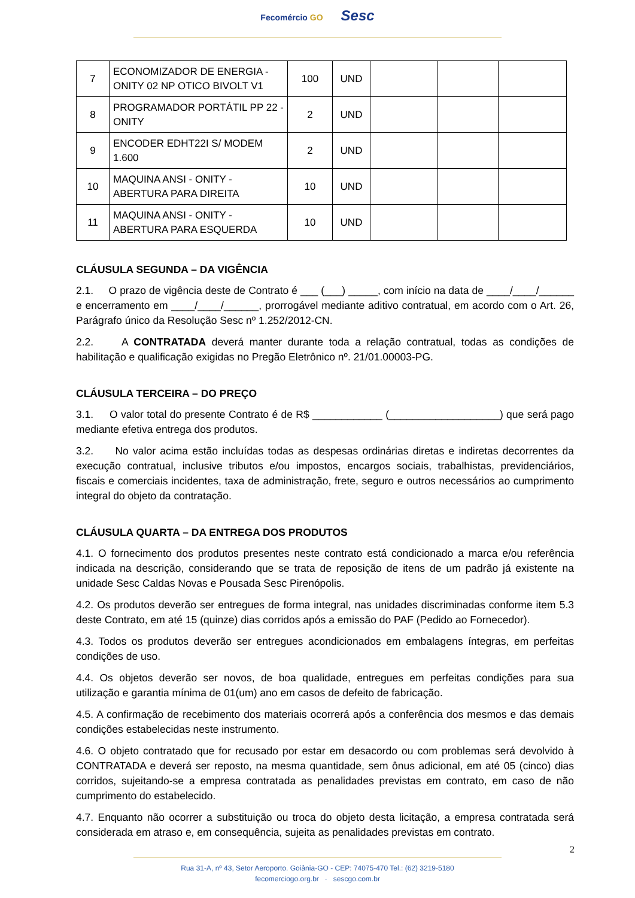Fecomércio GO Sesc
| 7 | ECONOMIZADOR DE ENERGIA - ONITY 02 NP OTICO BIVOLT V1 | 100 | UND | | | |
| 8 | PROGRAMADOR PORTÁTIL PP 22 - ONITY | 2 | UND | | | |
| 9 | ENCODER EDHT22I S/ MODEM 1.600 | 2 | UND | | | |
| 10 | MAQUINA ANSI - ONITY - ABERTURA PARA DIREITA | 10 | UND | | | |
| 11 | MAQUINA ANSI - ONITY - ABERTURA PARA ESQUERDA | 10 | UND | | | |
CLÁUSULA SEGUNDA – DA VIGÊNCIA
2.1. O prazo de vigência deste de Contrato é ___ (___) _____, com início na data de ____/____/______ e encerramento em ____/____/______, prorrogável mediante aditivo contratual, em acordo com o Art. 26, Parágrafo único da Resolução Sesc nº 1.252/2012-CN.
2.2. A CONTRATADA deverá manter durante toda a relação contratual, todas as condições de habilitação e qualificação exigidas no Pregão Eletrônico nº. 21/01.00003-PG.
CLÁUSULA TERCEIRA – DO PREÇO
3.1. O valor total do presente Contrato é de R$ ____________ (___________________) que será pago mediante efetiva entrega dos produtos.
3.2. No valor acima estão incluídas todas as despesas ordinárias diretas e indiretas decorrentes da execução contratual, inclusive tributos e/ou impostos, encargos sociais, trabalhistas, previdenciários, fiscais e comerciais incidentes, taxa de administração, frete, seguro e outros necessários ao cumprimento integral do objeto da contratação.
CLÁUSULA QUARTA – DA ENTREGA DOS PRODUTOS
4.1. O fornecimento dos produtos presentes neste contrato está condicionado a marca e/ou referência indicada na descrição, considerando que se trata de reposição de itens de um padrão já existente na unidade Sesc Caldas Novas e Pousada Sesc Pirenópolis.
4.2. Os produtos deverão ser entregues de forma integral, nas unidades discriminadas conforme item 5.3 deste Contrato, em até 15 (quinze) dias corridos após a emissão do PAF (Pedido ao Fornecedor).
4.3. Todos os produtos deverão ser entregues acondicionados em embalagens íntegras, em perfeitas condições de uso.
4.4. Os objetos deverão ser novos, de boa qualidade, entregues em perfeitas condições para sua utilização e garantia mínima de 01(um) ano em casos de defeito de fabricação.
4.5. A confirmação de recebimento dos materiais ocorrerá após a conferência dos mesmos e das demais condições estabelecidas neste instrumento.
4.6. O objeto contratado que for recusado por estar em desacordo ou com problemas será devolvido à CONTRATADA e deverá ser reposto, na mesma quantidade, sem ônus adicional, em até 05 (cinco) dias corridos, sujeitando-se a empresa contratada as penalidades previstas em contrato, em caso de não cumprimento do estabelecido.
4.7. Enquanto não ocorrer a substituição ou troca do objeto desta licitação, a empresa contratada será considerada em atraso e, em consequência, sujeita as penalidades previstas em contrato.
2
Rua 31-A, nº 43, Setor Aeroporto. Goiânia-GO - CEP: 74075-470 Tel.: (62) 3219-5180
fecomerciogo.org.br · sescgo.com.br